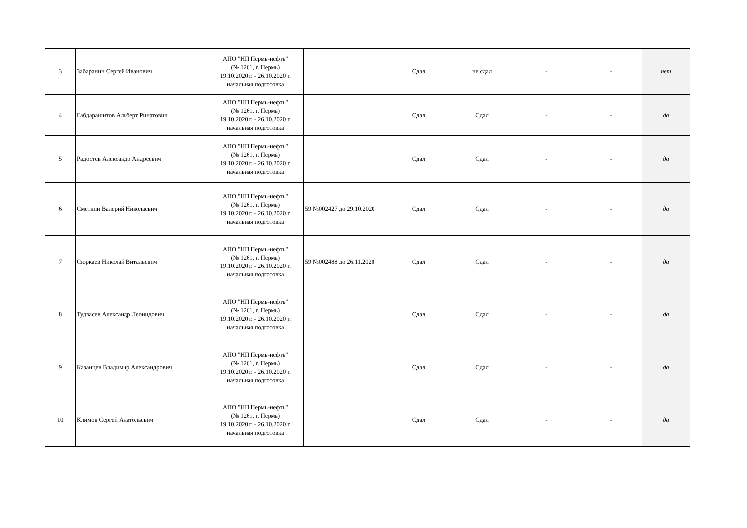| 3 | Забаранин Сергей Иванович | АПО "НП Пермь-нефть" (№ 1261, г. Пермь) 19.10.2020 г. - 26.10.2020 г. начальная подготовка | | Сдал | не сдал | - | - | нет |
| 4 | Габдарашитов Альберт Ринатович | АПО "НП Пермь-нефть" (№ 1261, г. Пермь) 19.10.2020 г. - 26.10.2020 г. начальная подготовка | | Сдал | Сдал | - | - | да |
| 5 | Радостев Александр Андреевич | АПО "НП Пермь-нефть" (№ 1261, г. Пермь) 19.10.2020 г. - 26.10.2020 г. начальная подготовка | | Сдал | Сдал | - | - | да |
| 6 | Сметкин Валерий Николаевич | АПО "НП Пермь-нефть" (№ 1261, г. Пермь) 19.10.2020 г. - 26.10.2020 г. начальная подготовка | 59 №002427 до 29.10.2020 | Сдал | Сдал | - | - | да |
| 7 | Сюркаев Николай Витальевич | АПО "НП Пермь-нефть" (№ 1261, г. Пермь) 19.10.2020 г. - 26.10.2020 г. начальная подготовка | 59 №002488 до 26.11.2020 | Сдал | Сдал | - | - | да |
| 8 | Тудвасев Александр Леонидович | АПО "НП Пермь-нефть" (№ 1261, г. Пермь) 19.10.2020 г. - 26.10.2020 г. начальная подготовка | | Сдал | Сдал | - | - | да |
| 9 | Казанцев Владимир Александрович | АПО "НП Пермь-нефть" (№ 1261, г. Пермь) 19.10.2020 г. - 26.10.2020 г. начальная подготовка | | Сдал | Сдал | - | - | да |
| 10 | Климов Сергей Анатольевич | АПО "НП Пермь-нефть" (№ 1261, г. Пермь) 19.10.2020 г. - 26.10.2020 г. начальная подготовка | | Сдал | Сдал | - | - | да |